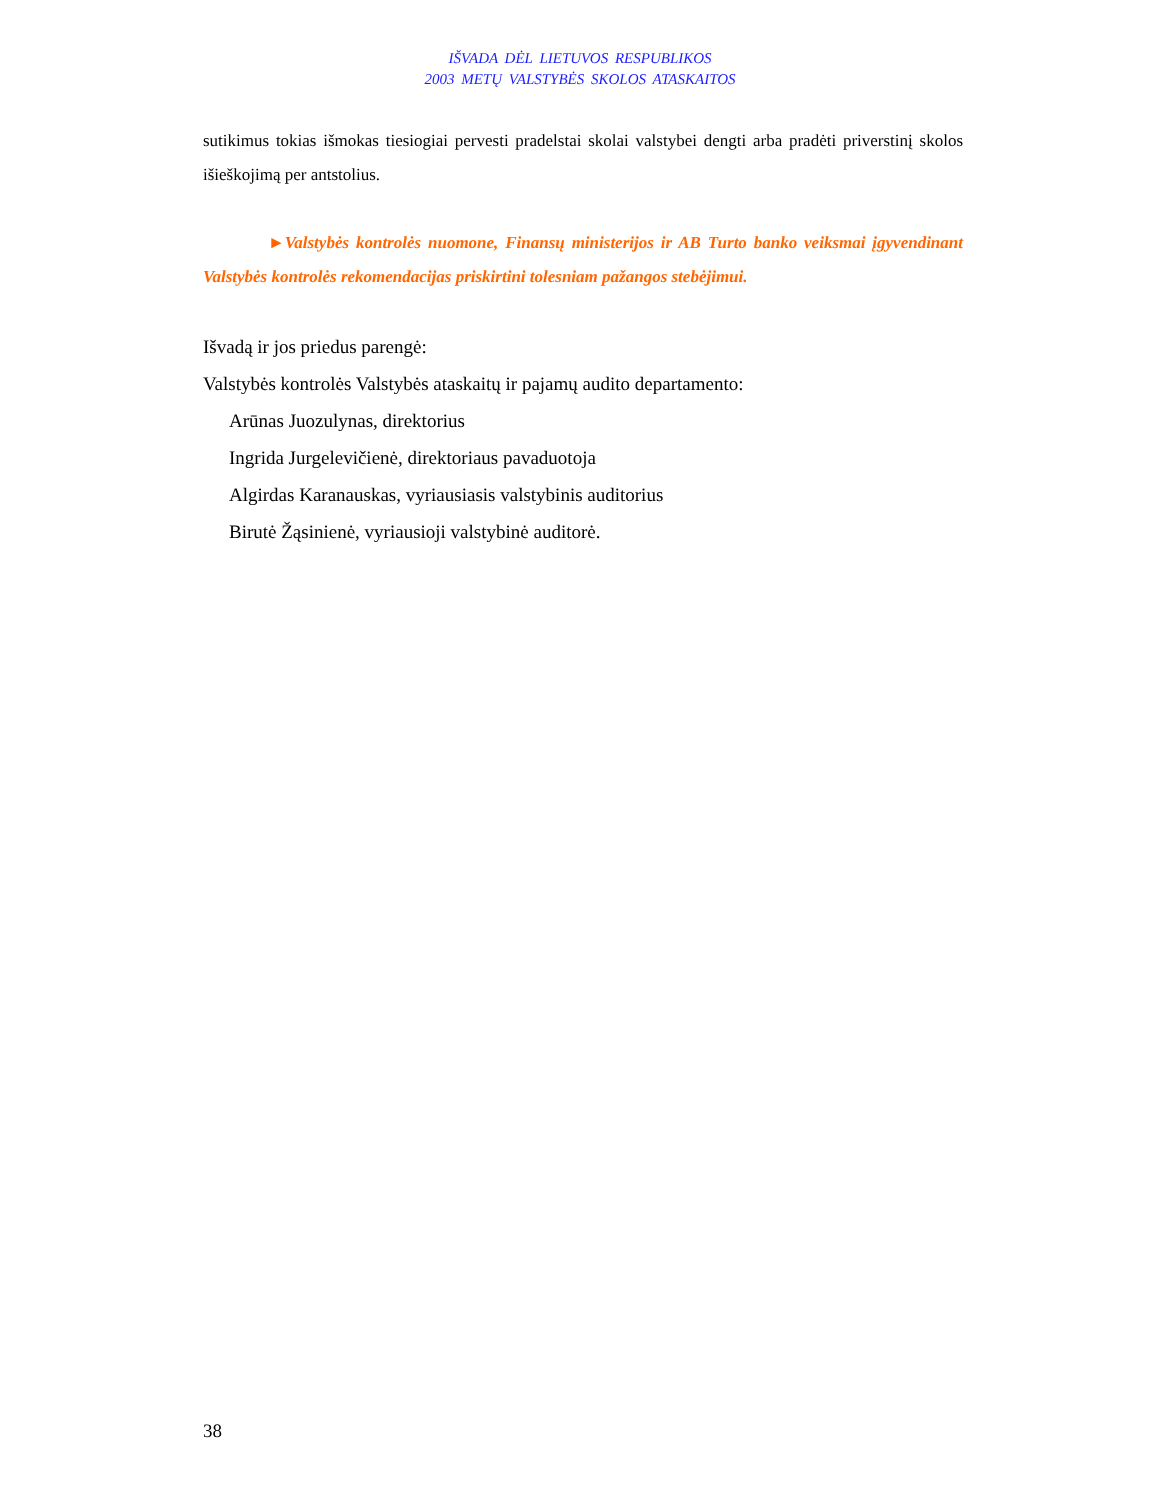IŠVADA DĖL LIETUVOS RESPUBLIKOS
2003 METŲ VALSTYBĖS SKOLOS ATASKAITOS
sutikimus tokias išmokas tiesiogiai pervesti pradelstai skolai valstybei dengti arba pradėti priverstinį skolos išieškojimą per antstolius.
►Valstybės kontrolės nuomone, Finansų ministerijos ir AB Turto banko veiksmai įgyvendinant Valstybės kontrolės rekomendacijas priskirtini tolesniam pažangos stebėjimui.
Išvadą ir jos priedus parengė:
Valstybės kontrolės Valstybės ataskaitų ir pajamų audito departamento:
Arūnas Juozulynas, direktorius
Ingrida Jurgelevičienė, direktoriaus pavaduotoja
Algirdas Karanauskas, vyriausiasis valstybinis auditorius
Birutė Žąsinienė, vyriausioji valstybinė auditorė.
38